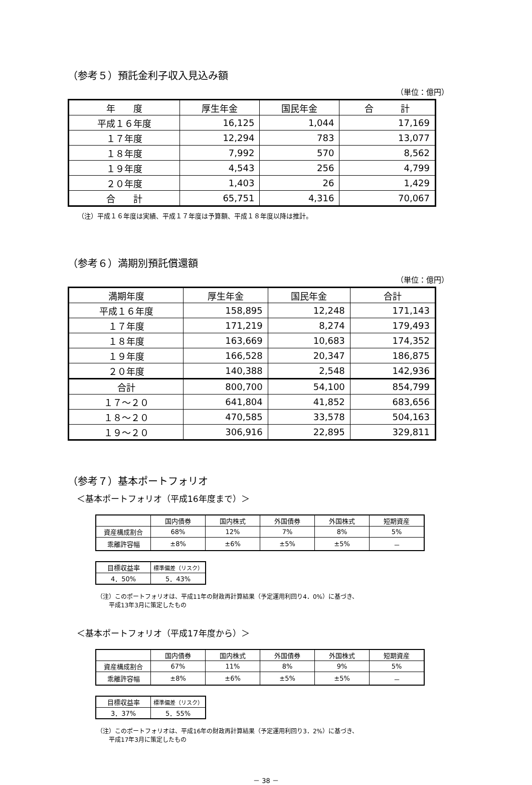（参考５）預託金利子収入見込み額
（単位：億円）
| 年 度 | 厚生年金 | 国民年金 | 合 計 |
| --- | --- | --- | --- |
| 平成１６年度 | 16,125 | 1,044 | 17,169 |
| １７年度 | 12,294 | 783 | 13,077 |
| １８年度 | 7,992 | 570 | 8,562 |
| １９年度 | 4,543 | 256 | 4,799 |
| ２０年度 | 1,403 | 26 | 1,429 |
| 合 計 | 65,751 | 4,316 | 70,067 |
（注）平成１６年度は実績、平成１７年度は予算額、平成１８年度以降は推計。
（参考６）満期別預託償還額
（単位：億円）
| 満期年度 | 厚生年金 | 国民年金 | 合計 |
| --- | --- | --- | --- |
| 平成１６年度 | 158,895 | 12,248 | 171,143 |
| １７年度 | 171,219 | 8,274 | 179,493 |
| １８年度 | 163,669 | 10,683 | 174,352 |
| １９年度 | 166,528 | 20,347 | 186,875 |
| ２０年度 | 140,388 | 2,548 | 142,936 |
| 合計 | 800,700 | 54,100 | 854,799 |
| １７～２０ | 641,804 | 41,852 | 683,656 |
| １８～２０ | 470,585 | 33,578 | 504,163 |
| １９～２０ | 306,916 | 22,895 | 329,811 |
（参考７）基本ポートフォリオ
＜基本ポートフォリオ（平成16年度まで）＞
| | 国内債券 | 国内株式 | 外国債券 | 外国株式 | 短期資産 |
| 資産構成割合 | 68% | 12% | 7% | 8% | 5% |
| 乖離許容幅 | ±8% | ±6% | ±5% | ±5% | － |
| 目標収益率 | 標準偏差（リスク） |
| 4．50% | 5．43% |
（注）このポートフォリオは、平成11年の財政再計算結果（予定運用利回り4．0%）に基づき、
　　平成13年3月に策定したもの
＜基本ポートフォリオ（平成17年度から）＞
| | 国内債券 | 国内株式 | 外国債券 | 外国株式 | 短期資産 |
| 資産構成割合 | 67% | 11% | 8% | 9% | 5% |
| 乖離許容幅 | ±8% | ±6% | ±5% | ±5% | － |
| 目標収益率 | 標準偏差（リスク） |
| 3．37% | 5．55% |
（注）このポートフォリオは、平成16年の財政再計算結果（予定運用利回り3．2%）に基づき、
　　平成17年3月に策定したもの
－ 38 －